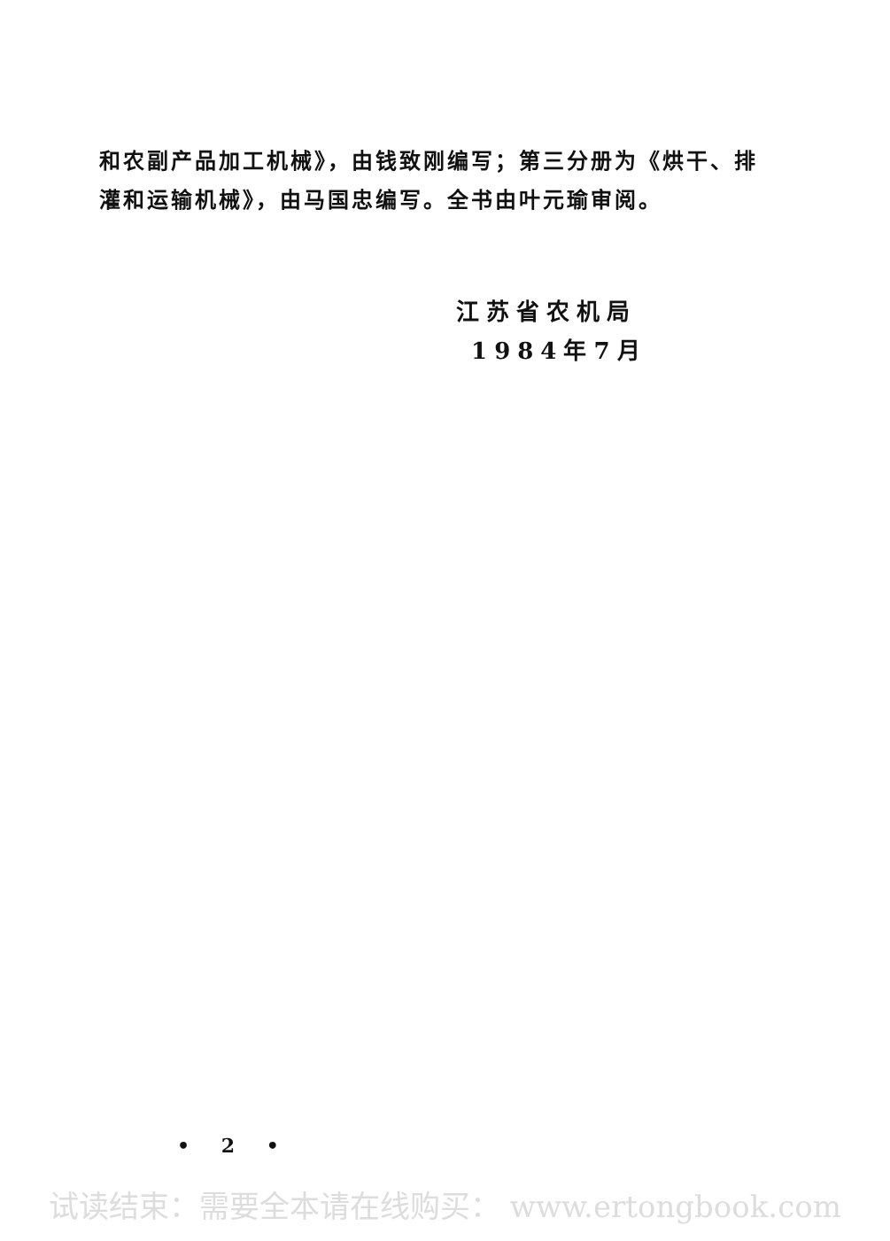和农副产品加工机械》，由钱致刚编写；第三分册为《烘干、排灌和运输机械》，由马国忠编写。全书由叶元瑜审阅。
江苏省农机局
1984年7月
• 2 •
试读结束：需要全本请在线购买： www.ertongbook.com